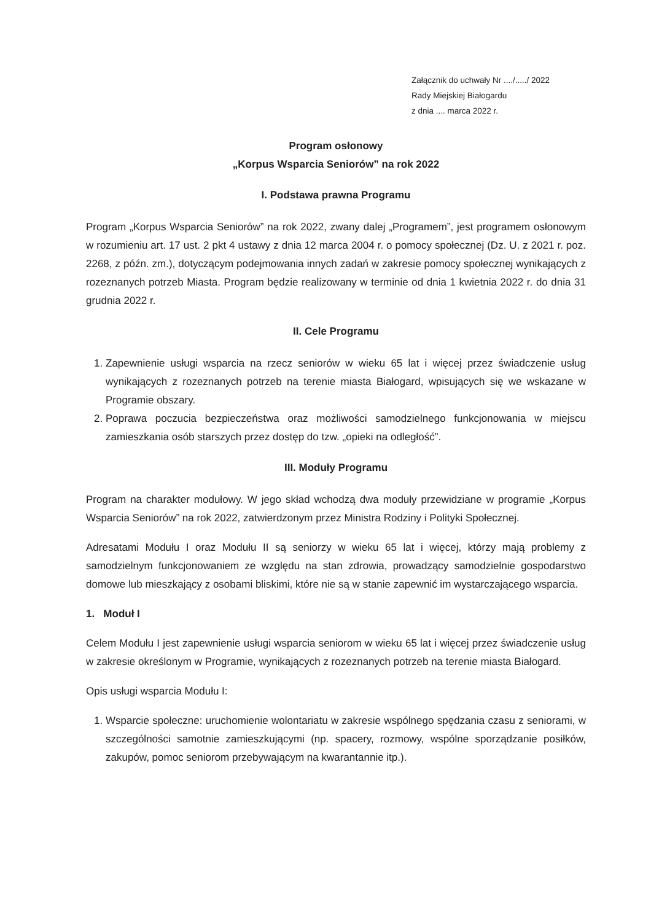Załącznik do uchwały Nr ..../...../ 2022
Rady Miejskiej Białogardu
z dnia .... marca 2022 r.
Program osłonowy
„Korpus Wsparcia Seniorów” na rok 2022
I. Podstawa prawna Programu
Program „Korpus Wsparcia Seniorów” na rok 2022, zwany dalej „Programem”, jest programem osłonowym w rozumieniu art. 17 ust. 2 pkt 4 ustawy z dnia 12 marca 2004 r. o pomocy społecznej (Dz. U. z 2021 r. poz. 2268, z późn. zm.), dotyczącym podejmowania innych zadań w zakresie pomocy społecznej wynikających z rozeznanych potrzeb Miasta. Program będzie realizowany w terminie od dnia 1 kwietnia 2022 r. do dnia 31 grudnia 2022 r.
II. Cele Programu
1. Zapewnienie usługi wsparcia na rzecz seniorów w wieku 65 lat i więcej przez świadczenie usług wynikających z rozeznanych potrzeb na terenie miasta Białogard, wpisujących się we wskazane w Programie obszary.
2. Poprawa poczucia bezpieczeństwa oraz możliwości samodzielnego funkcjonowania w miejscu zamieszkania osób starszych przez dostęp do tzw. „opieki na odległość”.
III. Moduły Programu
Program na charakter modułowy. W jego skład wchodzą dwa moduły przewidziane w programie „Korpus Wsparcia Seniorów” na rok 2022, zatwierdzonym przez Ministra Rodziny i Polityki Społecznej.
Adresatami Modułu I oraz Modułu II są seniorzy w wieku 65 lat i więcej, którzy mają problemy z samodzielnym funkcjonowaniem ze względu na stan zdrowia, prowadzący samodzielnie gospodarstwo domowe lub mieszkający z osobami bliskimi, które nie są w stanie zapewnić im wystarczającego wsparcia.
1. Moduł I
Celem Modułu I jest zapewnienie usługi wsparcia seniorom w wieku 65 lat i więcej przez świadczenie usług w zakresie określonym w Programie, wynikających z rozeznanych potrzeb na terenie miasta Białogard.
Opis usługi wsparcia Modułu I:
1. Wsparcie społeczne: uruchomienie wolontariatu w zakresie wspólnego spędzania czasu z seniorami, w szczególności samotnie zamieszkującymi (np. spacery, rozmowy, wspólne sporządzanie posiłków, zakupów, pomoc seniorom przebywającym na kwarantannie itp.).